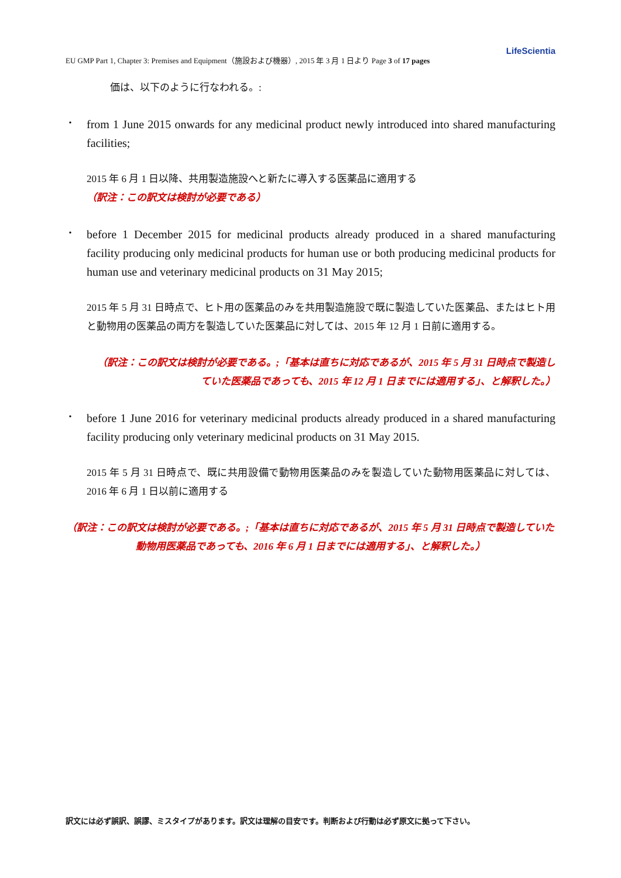LifeScientia
EU GMP Part 1, Chapter 3: Premises and Equipment（施設および機器）, 2015 年 3 月 1 日より Page 3 of 17 pages
価は、以下のように行なわれる。:
・
from 1 June 2015 onwards for any medicinal product newly introduced into shared manufacturing facilities;
2015 年 6 月 1 日以降、共用製造施設へと新たに導入する医薬品に適用する
（訳注：この訳文は検討が必要である）
・
before 1 December 2015 for medicinal products already produced in a shared manufacturing facility producing only medicinal products for human use or both producing medicinal products for human use and veterinary medicinal products on 31 May 2015;
2015 年 5 月 31 日時点で、ヒト用の医薬品のみを共用製造施設で既に製造していた医薬品、またはヒト用と動物用の医薬品の両方を製造していた医薬品に対しては、2015 年 12 月 1 日前に適用する。
（訳注：この訳文は検討が必要である。;「基本は直ちに対応であるが、2015 年 5 月 31 日時点で製造していた医薬品であっても、2015 年 12 月 1 日までには適用する」、と解釈した。）
・
before 1 June 2016 for veterinary medicinal products already produced in a shared manufacturing facility producing only veterinary medicinal products on 31 May 2015.
2015 年 5 月 31 日時点で、既に共用設備で動物用医薬品のみを製造していた動物用医薬品に対しては、2016 年 6 月 1 日以前に適用する
（訳注：この訳文は検討が必要である。;「基本は直ちに対応であるが、2015 年 5 月 31 日時点で製造していた動物用医薬品であっても、2016 年 6 月 1 日までには適用する」、と解釈した。）
訳文には必ず誤訳、誤謬、ミスタイプがあります。訳文は理解の目安です。判断および行動は必ず原文に拠って下さい。